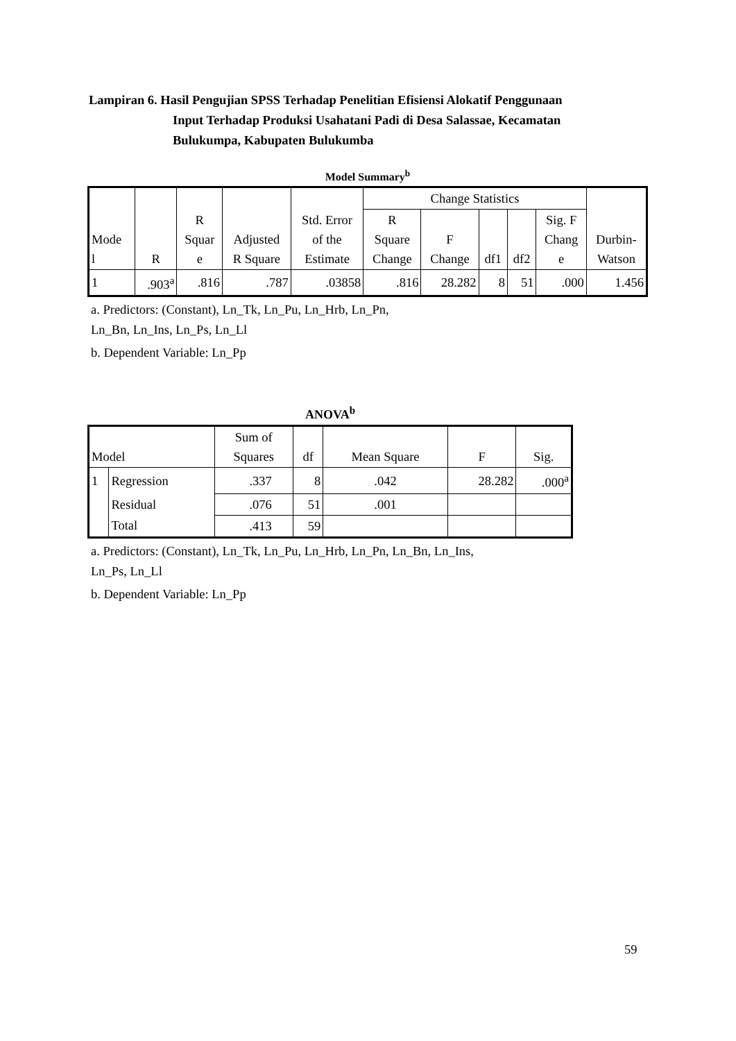Lampiran 6. Hasil Pengujian SPSS Terhadap Penelitian Efisiensi Alokatif Penggunaan
Input Terhadap Produksi Usahatani Padi di Desa Salassae, Kecamatan
Bulukumpa, Kabupaten Bulukumba
Model Summary<sup>b</sup>
| Mode l | R | R Squar e | Adjusted R Square | Std. Error of the Estimate | Change Statistics | | | | | Durbin- Watson |
| --- | --- | --- | --- | --- | --- | --- | --- | --- | --- | --- |
| | | | | | R Square Change | F Change | df1 | df2 | Sig. F Chang e | |
| 1 | .903<sup>a</sup> | .816 | .787 | .03858 | .816 | 28.282 | 8 | 51 | .000 | 1.456 |
a. Predictors: (Constant), Ln_Tk, Ln_Pu, Ln_Hrb, Ln_Pn,
Ln_Bn, Ln_Ins, Ln_Ps, Ln_Ll
b. Dependent Variable: Ln_Pp
ANOVA<sup>b</sup>
| Model | | Sum of Squares | df | Mean Square | F | Sig. |
| --- | --- | --- | --- | --- | --- | --- |
| 1 | Regression | .337 | 8 | .042 | 28.282 | .000<sup>a</sup> |
| | Residual | .076 | 51 | .001 | | |
| | Total | .413 | 59 | | | |
a. Predictors: (Constant), Ln_Tk, Ln_Pu, Ln_Hrb, Ln_Pn, Ln_Bn, Ln_Ins,
Ln_Ps, Ln_Ll
b. Dependent Variable: Ln_Pp
59